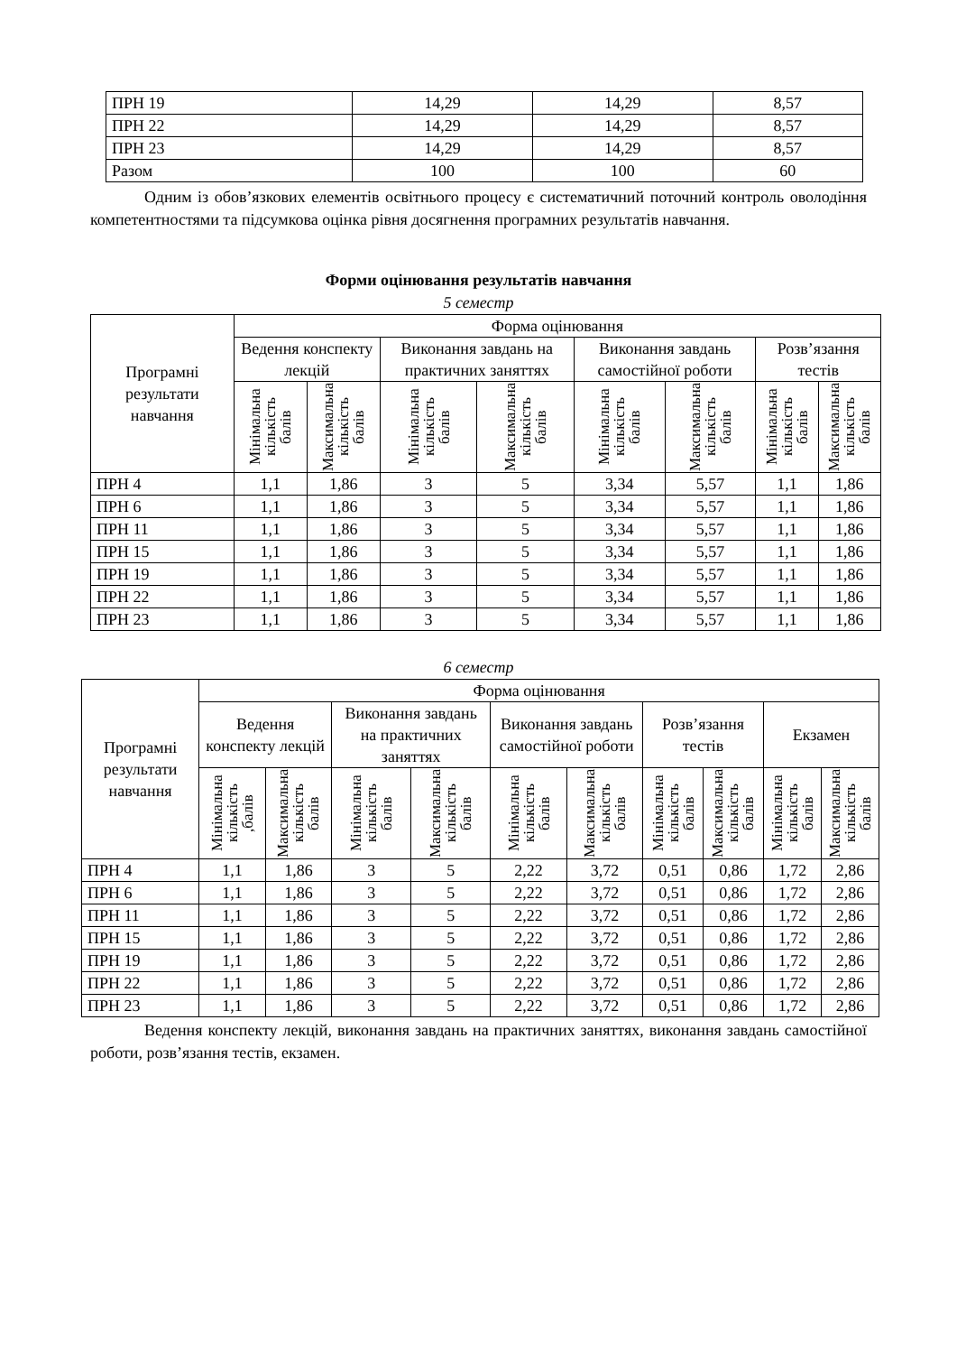| ПРН 19 | 14,29 | 14,29 | 8,57 |
| ПРН 22 | 14,29 | 14,29 | 8,57 |
| ПРН 23 | 14,29 | 14,29 | 8,57 |
| Разом | 100 | 100 | 60 |
Одним із обов’язкових елементів освітнього процесу є систематичний поточний контроль оволодіння компетентностями та підсумкова оцінка рівня досягнення програмних результатів навчання.
Форми оцінювання результатів навчання
5 семестр
| Програмні результати навчання | Форма оцінювання | | | | | | | |
| --- | --- | --- | --- | --- | --- | --- | --- | --- |
| | Ведення конспекту лекцій | | Виконання завдань на практичних заняттях | | Виконання завдань самостійної роботи | | Розв’язання тестів | |
| | Мінімальна кількість балів | Максимальна кількість балів | Мінімальна кількість балів | Максимальна кількість балів | Мінімальна кількість балів | Максимальна кількість балів | Мінімальна кількість балів | Максимальна кількість балів |
| ПРН 4 | 1,1 | 1,86 | 3 | 5 | 3,34 | 5,57 | 1,1 | 1,86 |
| ПРН 6 | 1,1 | 1,86 | 3 | 5 | 3,34 | 5,57 | 1,1 | 1,86 |
| ПРН 11 | 1,1 | 1,86 | 3 | 5 | 3,34 | 5,57 | 1,1 | 1,86 |
| ПРН 15 | 1,1 | 1,86 | 3 | 5 | 3,34 | 5,57 | 1,1 | 1,86 |
| ПРН 19 | 1,1 | 1,86 | 3 | 5 | 3,34 | 5,57 | 1,1 | 1,86 |
| ПРН 22 | 1,1 | 1,86 | 3 | 5 | 3,34 | 5,57 | 1,1 | 1,86 |
| ПРН 23 | 1,1 | 1,86 | 3 | 5 | 3,34 | 5,57 | 1,1 | 1,86 |
6 семестр
| Програмні результати навчання | Форма оцінювання | | | | | | | | | |
| --- | --- | --- | --- | --- | --- | --- | --- | --- | --- | --- |
| | Ведення конспекту лекцій | | Виконання завдань на практичних заняттях | | Виконання завдань самостійної роботи | | Розв’язання тестів | | Екзамен | |
| | Мінімальна кількість ,балів | Максимальна кількість балів | Мінімальна кількість балів | Максимальна кількість балів | Мінімальна кількість балів | Максимальна кількість балів | Мінімальна кількість балів | Максимальна кількість балів | Мінімальна кількість балів | Максимальна кількість балів |
| ПРН 4 | 1,1 | 1,86 | 3 | 5 | 2,22 | 3,72 | 0,51 | 0,86 | 1,72 | 2,86 |
| ПРН 6 | 1,1 | 1,86 | 3 | 5 | 2,22 | 3,72 | 0,51 | 0,86 | 1,72 | 2,86 |
| ПРН 11 | 1,1 | 1,86 | 3 | 5 | 2,22 | 3,72 | 0,51 | 0,86 | 1,72 | 2,86 |
| ПРН 15 | 1,1 | 1,86 | 3 | 5 | 2,22 | 3,72 | 0,51 | 0,86 | 1,72 | 2,86 |
| ПРН 19 | 1,1 | 1,86 | 3 | 5 | 2,22 | 3,72 | 0,51 | 0,86 | 1,72 | 2,86 |
| ПРН 22 | 1,1 | 1,86 | 3 | 5 | 2,22 | 3,72 | 0,51 | 0,86 | 1,72 | 2,86 |
| ПРН 23 | 1,1 | 1,86 | 3 | 5 | 2,22 | 3,72 | 0,51 | 0,86 | 1,72 | 2,86 |
Ведення конспекту лекцій, виконання завдань на практичних заняттях, виконання завдань самостійної роботи, розв’язання тестів, екзамен.